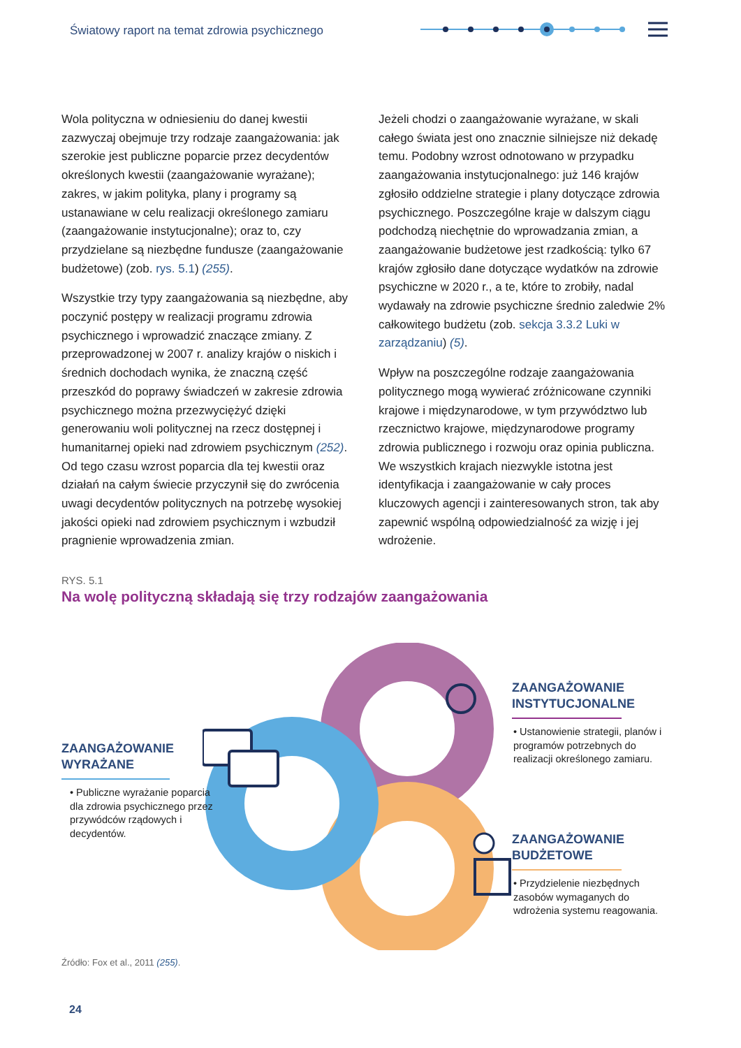Światowy raport na temat zdrowia psychicznego
Wola polityczna w odniesieniu do danej kwestii zazwyczaj obejmuje trzy rodzaje zaangażowania: jak szerokie jest publiczne poparcie przez decydentów określonych kwestii (zaangażowanie wyrażane); zakres, w jakim polityka, plany i programy są ustanawiane w celu realizacji określonego zamiaru (zaangażowanie instytucjonalne); oraz to, czy przydzielane są niezbędne fundusze (zaangażowanie budżetowe) (zob. rys. 5.1) (255).
Wszystkie trzy typy zaangażowania są niezbędne, aby poczynić postępy w realizacji programu zdrowia psychicznego i wprowadzić znaczące zmiany. Z przeprowadzonej w 2007 r. analizy krajów o niskich i średnich dochodach wynika, że znaczną część przeszkód do poprawy świadczeń w zakresie zdrowia psychicznego można przezwyciężyć dzięki generowaniu woli politycznej na rzecz dostępnej i humanitarnej opieki nad zdrowiem psychicznym (252). Od tego czasu wzrost poparcia dla tej kwestii oraz działań na całym świecie przyczynił się do zwrócenia uwagi decydentów politycznych na potrzebę wysokiej jakości opieki nad zdrowiem psychicznym i wzbudził pragnienie wprowadzenia zmian.
Jeżeli chodzi o zaangażowanie wyrażane, w skali całego świata jest ono znacznie silniejsze niż dekadę temu. Podobny wzrost odnotowano w przypadku zaangażowania instytucjonalnego: już 146 krajów zgłosiło oddzielne strategie i plany dotyczące zdrowia psychicznego. Poszczególne kraje w dalszym ciągu podchodzą niechętnie do wprowadzania zmian, a zaangażowanie budżetowe jest rzadkością: tylko 67 krajów zgłosiło dane dotyczące wydatków na zdrowie psychiczne w 2020 r., a te, które to zrobiły, nadal wydawały na zdrowie psychiczne średnio zaledwie 2% całkowitego budżetu (zob. sekcja 3.3.2 Luki w zarządzaniu) (5).
Wpływ na poszczególne rodzaje zaangażowania politycznego mogą wywierać zróżnicowane czynniki krajowe i międzynarodowe, w tym przywództwo lub rzecznictwo krajowe, międzynarodowe programy zdrowia publicznego i rozwoju oraz opinia publiczna. We wszystkich krajach niezwykle istotna jest identyfikacja i zaangażowanie w cały proces kluczowych agencji i zainteresowanych stron, tak aby zapewnić wspólną odpowiedzialność za wizję i jej wdrożenie.
RYS. 5.1
Na wolę polityczną składają się trzy rodzajów zaangażowania
ZAANGAŻOWANIE WYRAŻANE
• Publiczne wyrażanie poparcia dla zdrowia psychicznego przez przywódców rządowych i decydentów.
ZAANGAŻOWANIE INSTYTUCJONALNE
• Ustanowienie strategii, planów i programów potrzebnych do realizacji określonego zamiaru.
ZAANGAŻOWANIE BUDŻETOWE
• Przydzielenie niezbędnych zasobów wymaganych do wdrożenia systemu reagowania.
Źródło: Fox et al., 2011 (255).
24